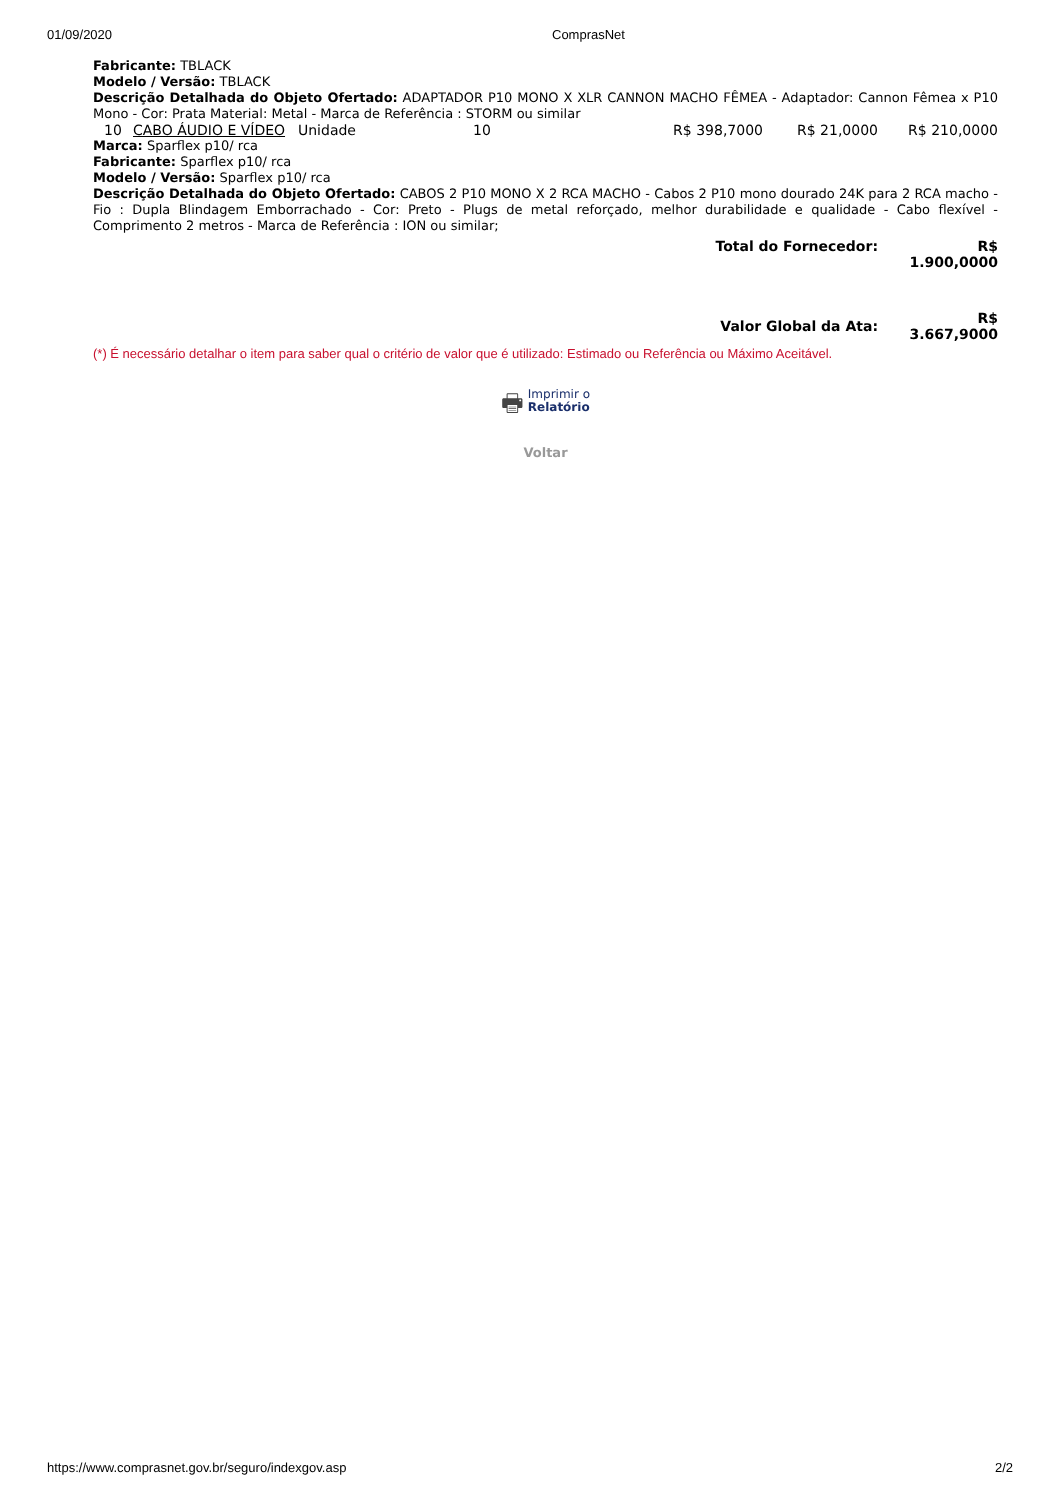01/09/2020 ComprasNet
Fabricante: TBLACK
Modelo / Versão: TBLACK
Descrição Detalhada do Objeto Ofertado: ADAPTADOR P10 MONO X XLR CANNON MACHO FÊMEA - Adaptador: Cannon Fêmea x P10 Mono - Cor: Prata Material: Metal - Marca de Referência : STORM ou similar
| 10 | CABO ÁUDIO E VÍDEO | Unidade | 10 | R$ 398,7000 | R$ 21,0000 | R$ 210,0000 |
Marca: Sparflex p10/ rca
Fabricante: Sparflex p10/ rca
Modelo / Versão: Sparflex p10/ rca
Descrição Detalhada do Objeto Ofertado: CABOS 2 P10 MONO X 2 RCA MACHO - Cabos 2 P10 mono dourado 24K para 2 RCA macho - Fio : Dupla Blindagem Emborrachado - Cor: Preto - Plugs de metal reforçado, melhor durabilidade e qualidade - Cabo flexível - Comprimento 2 metros - Marca de Referência : ION ou similar;
| Total do Fornecedor: | R$ 1.900,0000 |
| Valor Global da Ata: | R$ 3.667,9000 |
(*) É necessário detalhar o item para saber qual o critério de valor que é utilizado: Estimado ou Referência ou Máximo Aceitável.
🖶 Imprimir o
Relatório
Voltar
https://www.comprasnet.gov.br/seguro/indexgov.asp 2/2